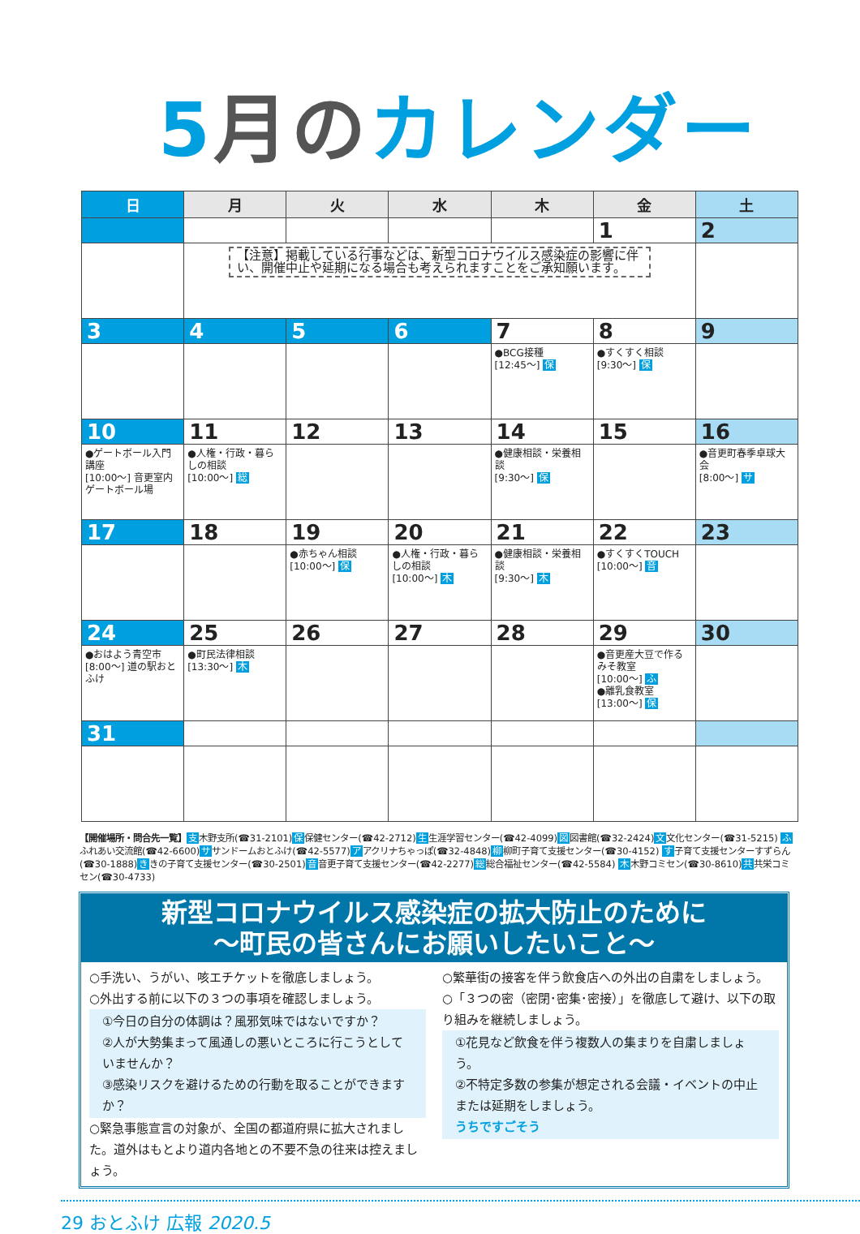5月のカレンダー
| 日 | 月 | 火 | 水 | 木 | 金 | 土 |
| --- | --- | --- | --- | --- | --- | --- |
| | | | | | 1 | 2 |
| | 【注意】掲載している行事などは、新型コロナウイルス感染症の影響に伴い、開催中止や延期になる場合も考えられますことをご承知願います。 | | | | | |
| 3 | 4 | 5 | 6 | 7 | 8 | 9 |
| | | | | ●BCG接種 [12:45～] 保 | ●すくすく相談 [9:30～] 保 | |
| 10 | 11 | 12 | 13 | 14 | 15 | 16 |
| ●ゲートボール入門講座 [10:00～] 音更室内ゲートボール場 | ●人権・行政・暮らしの相談 [10:00～] 総 | | | ●健康相談・栄養相談 [9:30～] 保 | | ●音更町春季卓球大会 [8:00～] サ |
| 17 | 18 | 19 | 20 | 21 | 22 | 23 |
| | | ●赤ちゃん相談 [10:00～] 保 | ●人権・行政・暮らしの相談 [10:00～] 木 | ●健康相談・栄養相談 [9:30～] 木 | ●すくすくTOUCH [10:00～] 音 | |
| 24 | 25 | 26 | 27 | 28 | 29 | 30 |
| ●おはよう青空市 [8:00～] 道の駅おとふけ | ●町民法律相談 [13:30～] 木 | | | | ●音更産大豆で作るみそ教室 [10:00～] ふ ●離乳食教室 [13:00～] 保 | |
| 31 | | | | | | |
【開催場所・問合先一覧】支木野支所(☎31-2101)保保健センター(☎42-2712)生生涯学習センター(☎42-4099)図図書館(☎32-2424)文文化センター(☎31-5215) ふふれあい交流館(☎42-6600)ササンドームおとふけ(☎42-5577)アアクリナちゃっぽ(☎32-4848)柳柳町子育て支援センター(☎30-4152) す子育て支援センターすずらん(☎30-1888)ききの子育て支援センター(☎30-2501)音音更子育て支援センター(☎42-2277)総総合福祉センター(☎42-5584) 木木野コミセン(☎30-8610)共共栄コミセン(☎30-4733)
新型コロナウイルス感染症の拡大防止のために
～町民の皆さんにお願いしたいこと～
○手洗い、うがい、咳エチケットを徹底しましょう。
○外出する前に以下の３つの事項を確認しましょう。
①今日の自分の体調は？風邪気味ではないですか？
②人が大勢集まって風通しの悪いところに行こうとしていませんか？
③感染リスクを避けるための行動を取ることができますか？
○緊急事態宣言の対象が、全国の都道府県に拡大されました。道外はもとより道内各地との不要不急の往来は控えましょう。
○繁華街の接客を伴う飲食店への外出の自粛をしましょう。
○「３つの密（密閉･密集･密接）」を徹底して避け、以下の取り組みを継続しましょう。
①花見など飲食を伴う複数人の集まりを自粛しましょう。
②不特定多数の参集が想定される会議・イベントの中止または延期をしましょう。
うちですごそう
29 おとふけ 広報 2020.5